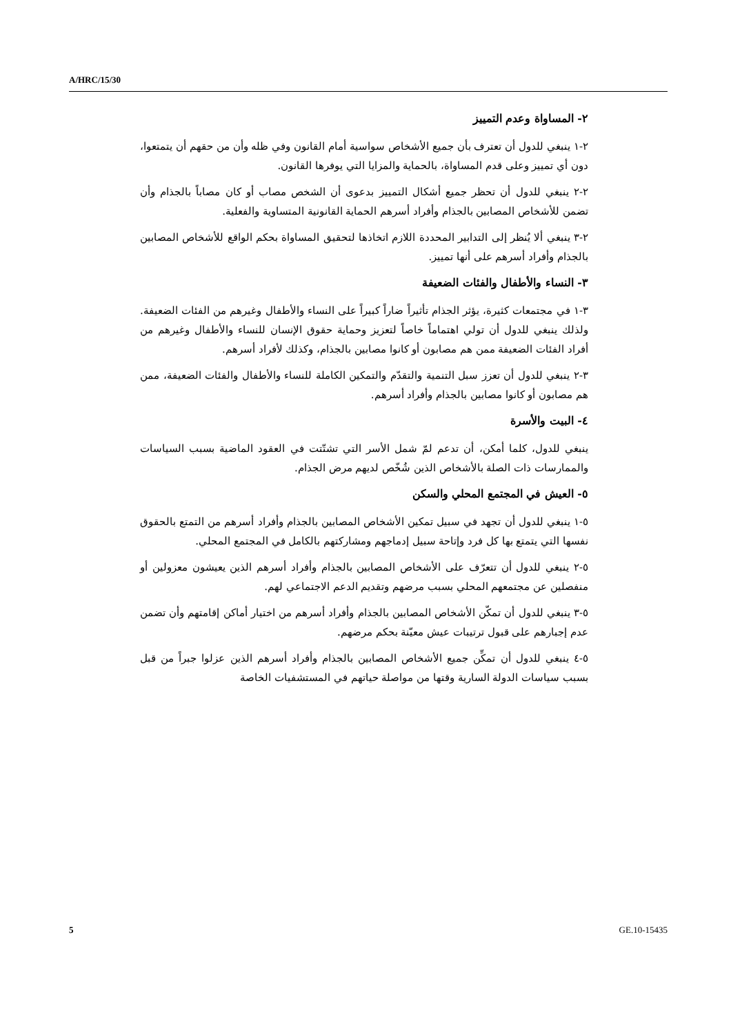A/HRC/15/30
٢- المساواة وعدم التمييز
٢-١ ينبغي للدول أن تعترف بأن جميع الأشخاص سواسية أمام القانون وفي ظله وأن من حقهم أن يتمتعوا، دون أي تمييز وعلى قدم المساواة، بالحماية والمزايا التي يوفرها القانون.
٢-٢ ينبغي للدول أن تحظر جميع أشكال التمييز بدعوى أن الشخص مصاب أو كان مصاباً بالجذام وأن تضمن للأشخاص المصابين بالجذام وأفراد أسرهم الحماية القانونية المتساوية والفعلية.
٢-٣ ينبغي ألا يُنظر إلى التدابير المحددة اللازم اتخاذها لتحقيق المساواة بحكم الواقع للأشخاص المصابين بالجذام وأفراد أسرهم على أنها تمييز.
٣- النساء والأطفال والفئات الضعيفة
٣-١ في مجتمعات كثيرة، يؤثر الجذام تأثيراً ضاراً كبيراً على النساء والأطفال وغيرهم من الفئات الضعيفة. ولذلك ينبغي للدول أن تولي اهتماماً خاصاً لتعزيز وحماية حقوق الإنسان للنساء والأطفال وغيرهم من أفراد الفئات الضعيفة ممن هم مصابون أو كانوا مصابين بالجذام، وكذلك لأفراد أسرهم.
٣-٢ ينبغي للدول أن تعزز سبل التنمية والتقدّم والتمكين الكاملة للنساء والأطفال والفئات الضعيفة، ممن هم مصابون أو كانوا مصابين بالجذام وأفراد أسرهم.
٤- البيت والأسرة
ينبغي للدول، كلما أمكن، أن تدعم لمّ شمل الأسر التي تشتّتت في العقود الماضية بسبب السياسات والممارسات ذات الصلة بالأشخاص الذين شُخّص لديهم مرض الجذام.
٥- العيش في المجتمع المحلي والسكن
٥-١ ينبغي للدول أن تجهد في سبيل تمكين الأشخاص المصابين بالجذام وأفراد أسرهم من التمتع بالحقوق نفسها التي يتمتع بها كل فرد وإتاحة سبيل إدماجهم ومشاركتهم بالكامل في المجتمع المحلي.
٥-٢ ينبغي للدول أن تتعرّف على الأشخاص المصابين بالجذام وأفراد أسرهم الذين يعيشون معزولين أو منفصلين عن مجتمعهم المحلي بسبب مرضهم وتقديم الدعم الاجتماعي لهم.
٥-٣ ينبغي للدول أن تمكّن الأشخاص المصابين بالجذام وأفراد أسرهم من اختيار أماكن إقامتهم وأن تضمن عدم إجبارهم على قبول ترتيبات عيش معيّنة بحكم مرضهم.
٥-٤ ينبغي للدول أن تمكِّن جميع الأشخاص المصابين بالجذام وأفراد أسرهم الذين عزلوا جبراً من قبل بسبب سياسات الدولة السارية وقتها من مواصلة حياتهم في المستشفيات الخاصة
5 GE.10-15435